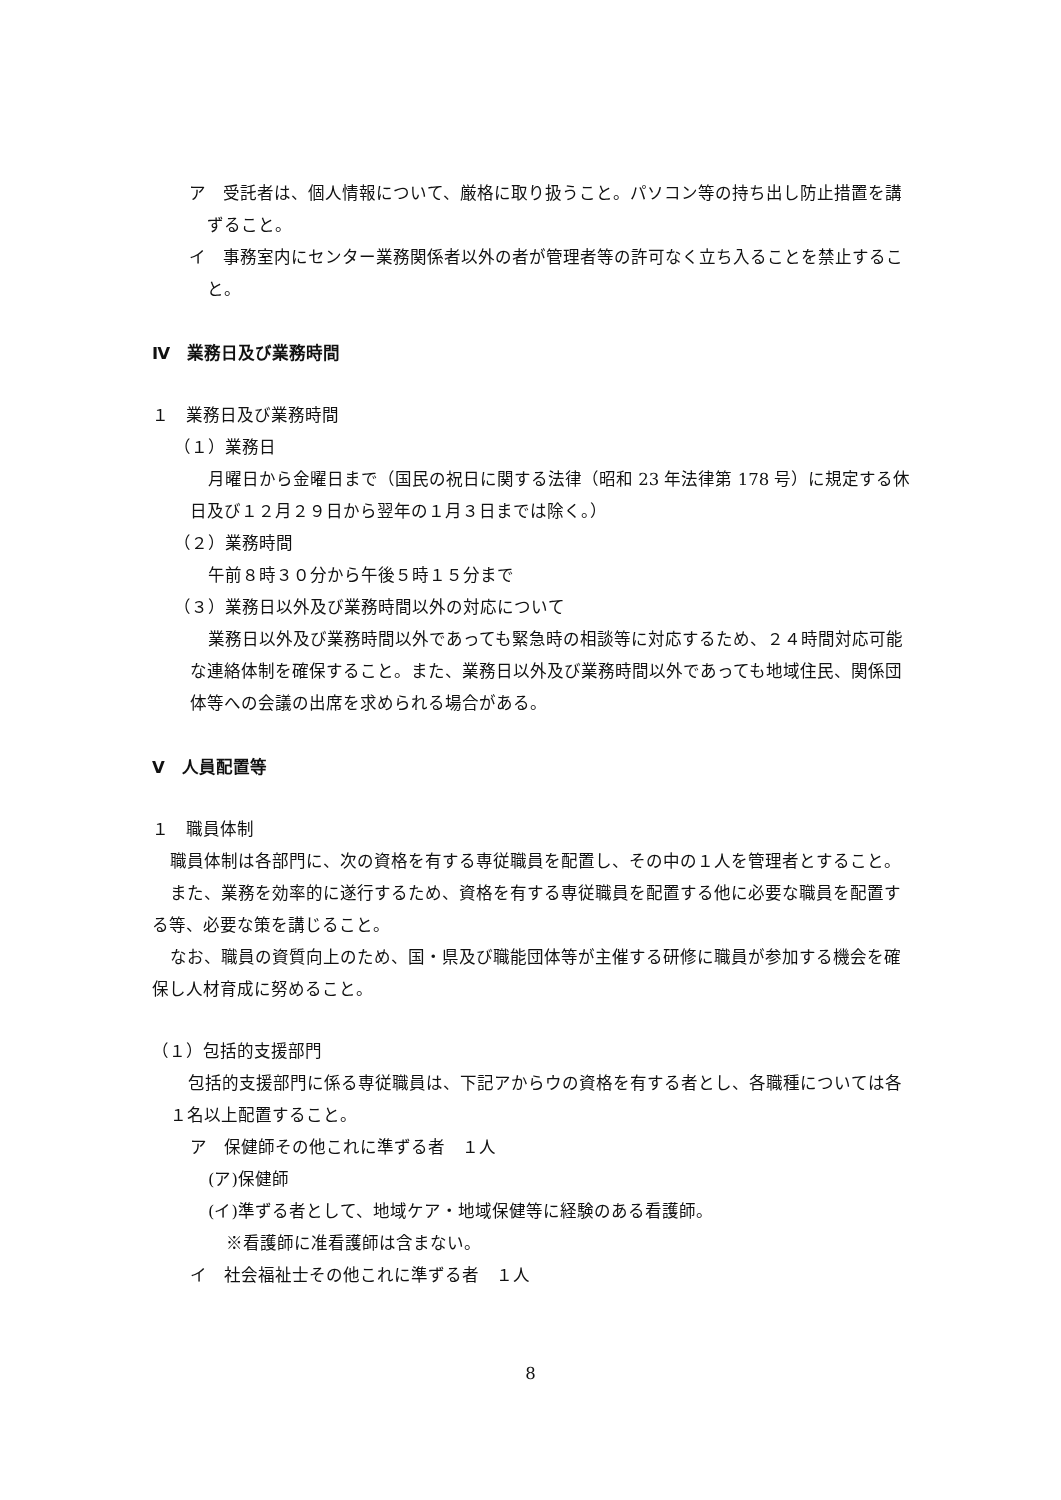ア　受託者は、個人情報について、厳格に取り扱うこと。パソコン等の持ち出し防止措置を講ずること。
イ　事務室内にセンター業務関係者以外の者が管理者等の許可なく立ち入ることを禁止すること。
Ⅳ　業務日及び業務時間
１　業務日及び業務時間
（１）業務日
月曜日から金曜日まで（国民の祝日に関する法律（昭和 23 年法律第 178 号）に規定する休日及び１２月２９日から翌年の１月３日までは除く。）
（２）業務時間
午前８時３０分から午後５時１５分まで
（３）業務日以外及び業務時間以外の対応について
業務日以外及び業務時間以外であっても緊急時の相談等に対応するため、２４時間対応可能な連絡体制を確保すること。また、業務日以外及び業務時間以外であっても地域住民、関係団体等への会議の出席を求められる場合がある。
Ⅴ　人員配置等
１　職員体制
職員体制は各部門に、次の資格を有する専従職員を配置し、その中の１人を管理者とすること。
また、業務を効率的に遂行するため、資格を有する専従職員を配置する他に必要な職員を配置する等、必要な策を講じること。
なお、職員の資質向上のため、国・県及び職能団体等が主催する研修に職員が参加する機会を確保し人材育成に努めること。
（１）包括的支援部門
包括的支援部門に係る専従職員は、下記アからウの資格を有する者とし、各職種については各１名以上配置すること。
ア　保健師その他これに準ずる者　１人
(ア)保健師
(イ)準ずる者として、地域ケア・地域保健等に経験のある看護師。
※看護師に准看護師は含まない。
イ　社会福祉士その他これに準ずる者　１人
8